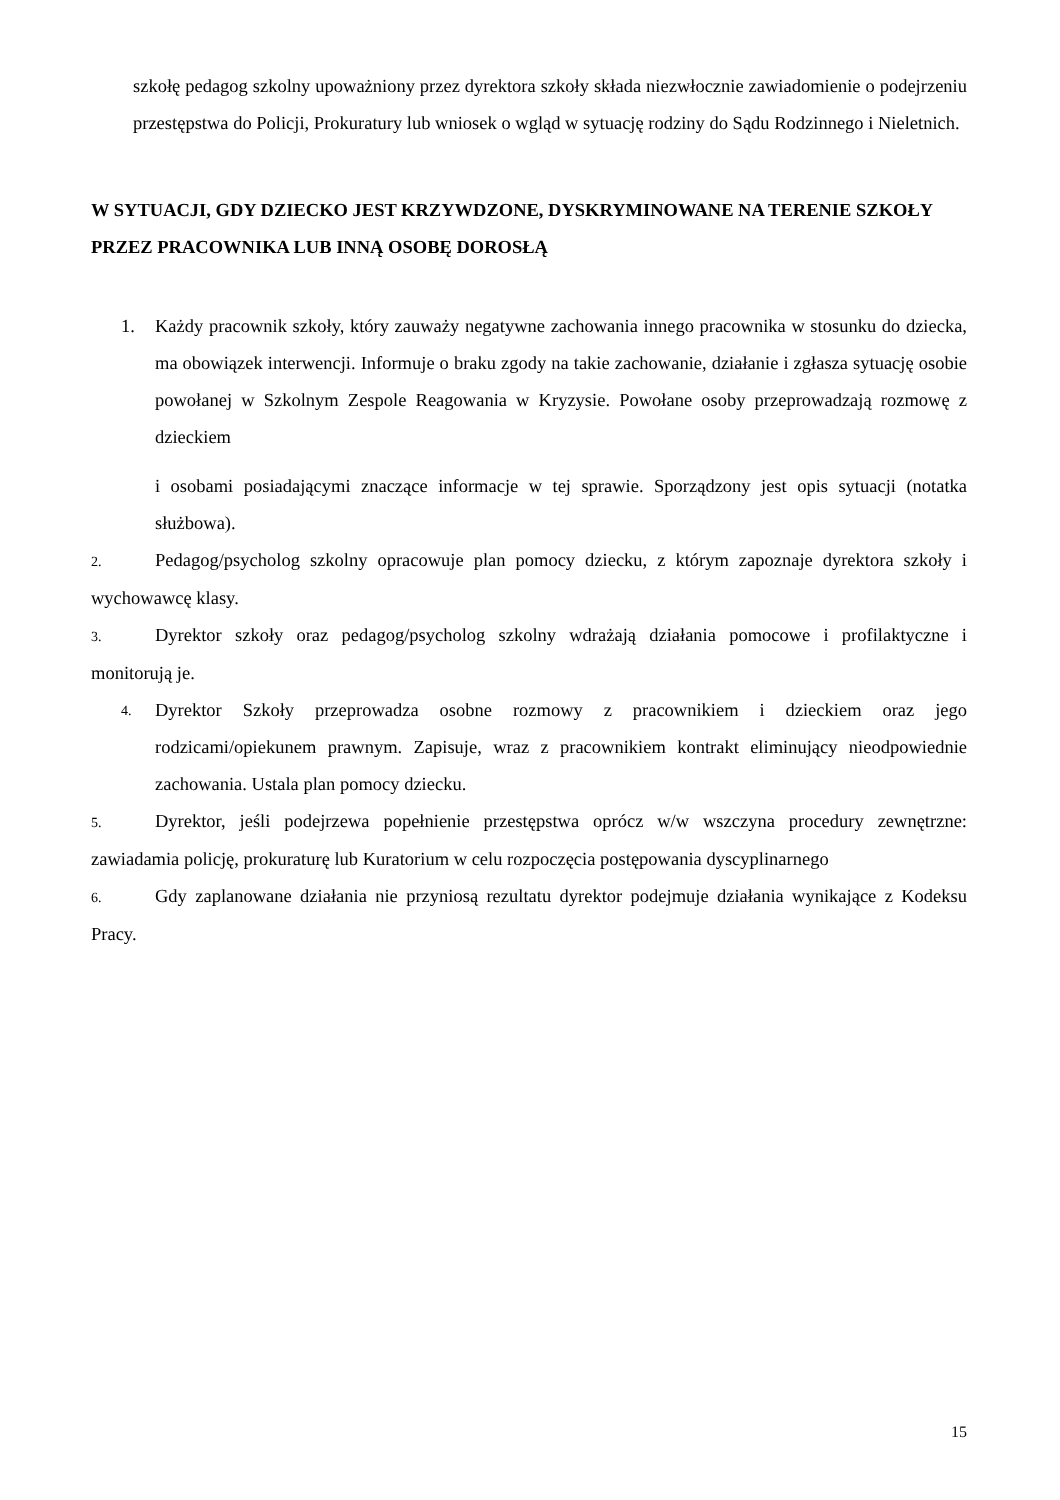szkołę pedagog szkolny upoważniony przez dyrektora szkoły składa niezwłocznie zawiadomienie o podejrzeniu przestępstwa do Policji, Prokuratury lub wniosek o wgląd w sytuację rodziny do Sądu Rodzinnego i Nieletnich.
W SYTUACJI, GDY DZIECKO JEST KRZYWDZONE, DYSKRYMINOWANE NA TERENIE SZKOŁY PRZEZ PRACOWNIKA LUB INNĄ OSOBĘ DOROSŁĄ
1. Każdy pracownik szkoły, który zauważy negatywne zachowania innego pracownika w stosunku do dziecka, ma obowiązek interwencji. Informuje o braku zgody na takie zachowanie, działanie i zgłasza sytuację osobie powołanej w Szkolnym Zespole Reagowania w Kryzysie. Powołane osoby przeprowadzają rozmowę z dzieckiem
i osobami posiadającymi znaczące informacje w tej sprawie. Sporządzony jest opis sytuacji (notatka służbowa).
2. Pedagog/psycholog szkolny opracowuje plan pomocy dziecku, z którym zapoznaje dyrektora szkoły i wychowawcę klasy.
3. Dyrektor szkoły oraz pedagog/psycholog szkolny wdrażają działania pomocowe i profilaktyczne i monitorują je.
4.
Dyrektor Szkoły przeprowadza osobne rozmowy z pracownikiem i dzieckiem oraz jego rodzicami/opiekunem prawnym. Zapisuje, wraz z pracownikiem kontrakt eliminujący nieodpowiednie zachowania. Ustala plan pomocy dziecku.
5. Dyrektor, jeśli podejrzewa popełnienie przestępstwa oprócz w/w wszczyna procedury zewnętrzne: zawiadamia policję, prokuraturę lub Kuratorium w celu rozpoczęcia postępowania dyscyplinarnego
6. Gdy zaplanowane działania nie przyniosą rezultatu dyrektor podejmuje działania wynikające z Kodeksu Pracy.
15